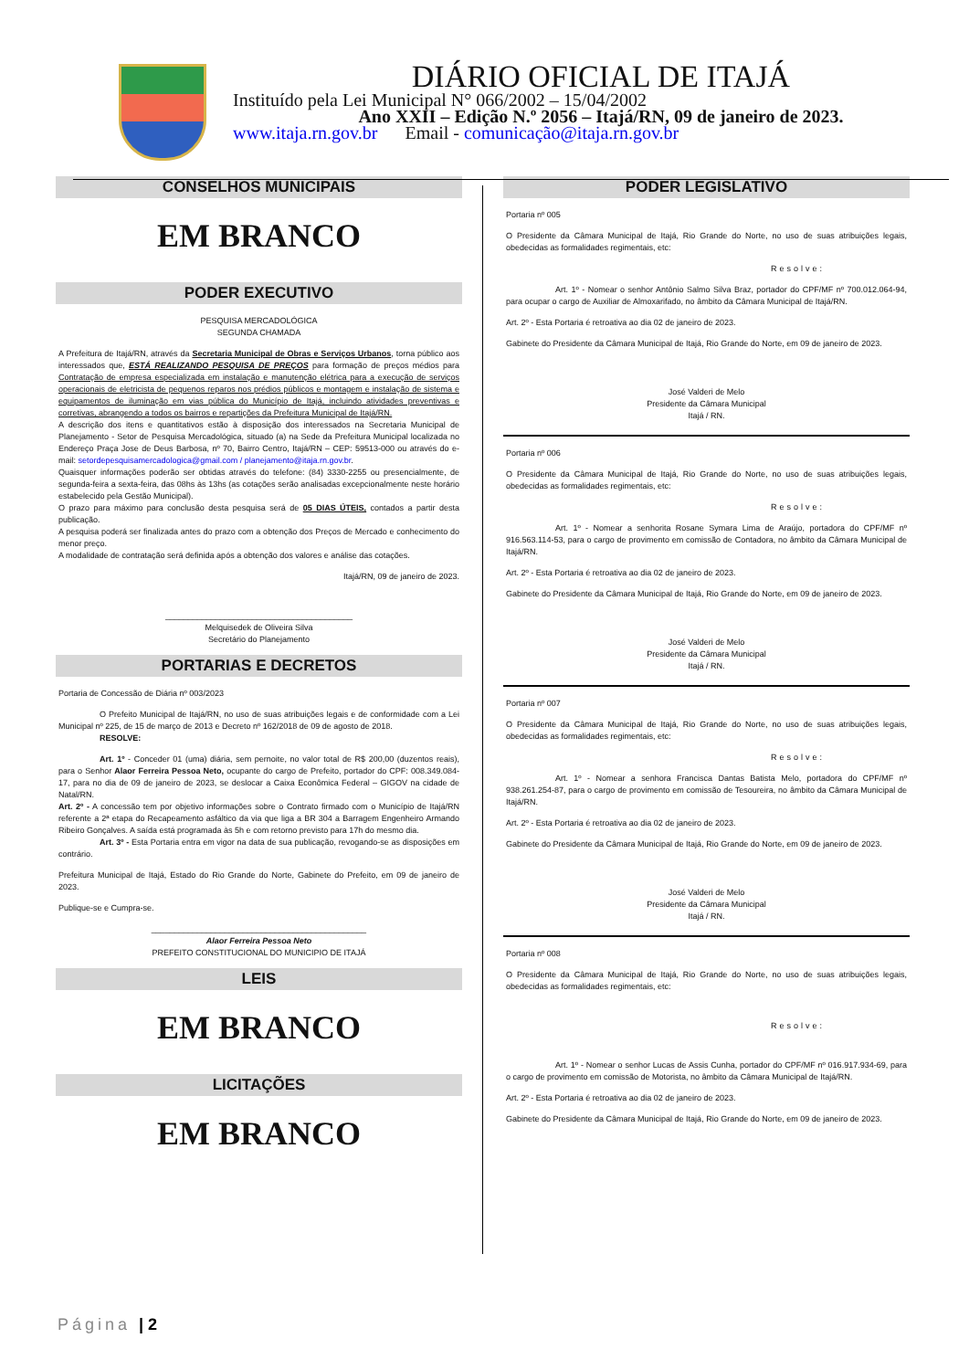DIÁRIO OFICIAL DE ITAJÁ
Instituído pela Lei Municipal N° 066/2002 – 15/04/2002
Ano XXII – Edição N.º 2056 – Itajá/RN, 09 de janeiro de 2023.
www.itaja.rn.gov.br Email - comunicação@itaja.rn.gov.br
CONSELHOS MUNICIPAIS
EM BRANCO
PODER EXECUTIVO
PESQUISA MERCADOLÓGICA
SEGUNDA CHAMADA
A Prefeitura de Itajá/RN, através da Secretaria Municipal de Obras e Serviços Urbanos, torna público aos interessados que, ESTÁ REALIZANDO PESQUISA DE PREÇOS para formação de preços médios para Contratação de empresa especializada em instalação e manutenção elétrica para a execução de serviços operacionais de eletricista de pequenos reparos nos prédios públicos e montagem e instalação de sistema e equipamentos de iluminação em vias pública do Município de Itajá, incluindo atividades preventivas e corretivas, abrangendo a todos os bairros e repartições da Prefeitura Municipal de Itajá/RN.
A descrição dos itens e quantitativos estão à disposição dos interessados na Secretaria Municipal de Planejamento - Setor de Pesquisa Mercadológica, situado (a) na Sede da Prefeitura Municipal localizada no Endereço Praça Jose de Deus Barbosa, nº 70, Bairro Centro, Itajá/RN – CEP: 59513-000 ou através do e-mail: setordepesquisamercadologica@gmail.com / planejamento@itaja.rn.gov.br.
Quaisquer informações poderão ser obtidas através do telefone: (84) 3330-2255 ou presencialmente, de segunda-feira a sexta-feira, das 08hs às 13hs (as cotações serão analisadas excepcionalmente neste horário estabelecido pela Gestão Municipal).
O prazo para máximo para conclusão desta pesquisa será de 05 DIAS ÚTEIS, contados a partir desta publicação.
A pesquisa poderá ser finalizada antes do prazo com a obtenção dos Preços de Mercado e conhecimento do menor preço.
A modalidade de contratação será definida após a obtenção dos valores e análise das cotações.
Itajá/RN, 09 de janeiro de 2023.
_________________________________________
Melquisedek de Oliveira Silva
Secretário do Planejamento
PORTARIAS E DECRETOS
Portaria de Concessão de Diária nº 003/2023
     O Prefeito Municipal de Itajá/RN, no uso de suas atribuições legais e de conformidade com a Lei Municipal nº 225, de 15 de março de 2013 e Decreto nº 162/2018 de 09 de agosto de 2018.
     RESOLVE:
     Art. 1º - Conceder 01 (uma) diária, sem pernoite, no valor total de R$ 200,00 (duzentos reais), para o Senhor Alaor Ferreira Pessoa Neto, ocupante do cargo de Prefeito, portador do CPF: 008.349.084-17, para no dia de 09 de janeiro de 2023, se deslocar a Caixa Econômica Federal – GIGOV na cidade de Natal/RN.
Art. 2º - A concessão tem por objetivo informações sobre o Contrato firmado com o Município de Itajá/RN referente a 2ª etapa do Recapeamento asfáltico da via que liga a BR 304 a Barragem Engenheiro Armando Ribeiro Gonçalves. A saída está programada às 5h e com retorno previsto para 17h do mesmo dia.
     Art. 3º - Esta Portaria entra em vigor na data de sua publicação, revogando-se as disposições em contrário.
Prefeitura Municipal de Itajá, Estado do Rio Grande do Norte, Gabinete do Prefeito, em 09 de janeiro de 2023.
Publique-se e Cumpra-se.
_______________________________________________
Alaor Ferreira Pessoa Neto
PREFEITO CONSTITUCIONAL DO MUNICIPIO DE ITAJÁ
LEIS
EM BRANCO
LICITAÇÕES
EM BRANCO
PODER LEGISLATIVO
Portaria nº 005
O Presidente da Câmara Municipal de Itajá, Rio Grande do Norte, no uso de suas atribuições legais, obedecidas as formalidades regimentais, etc:
Resolve:
      Art. 1º - Nomear o senhor Antônio Salmo Silva Braz, portador do CPF/MF nº 700.012.064-94, para ocupar o cargo de Auxiliar de Almoxarifado, no âmbito da Câmara Municipal de Itajá/RN.
Art. 2º - Esta Portaria é retroativa ao dia 02 de janeiro de 2023.
Gabinete do Presidente da Câmara Municipal de Itajá, Rio Grande do Norte, em 09 de janeiro de 2023.
José Valderi de Melo
Presidente da Câmara Municipal
Itajá / RN.
Portaria nº 006
O Presidente da Câmara Municipal de Itajá, Rio Grande do Norte, no uso de suas atribuições legais, obedecidas as formalidades regimentais, etc:
Resolve:
      Art. 1º - Nomear a senhorita Rosane Symara Lima de Araújo, portadora do CPF/MF nº 916.563.114-53, para o cargo de provimento em comissão de Contadora, no âmbito da Câmara Municipal de Itajá/RN.
Art. 2º - Esta Portaria é retroativa ao dia 02 de janeiro de 2023.
Gabinete do Presidente da Câmara Municipal de Itajá, Rio Grande do Norte, em 09 de janeiro de 2023.
José Valderi de Melo
Presidente da Câmara Municipal
Itajá / RN.
Portaria nº 007
O Presidente da Câmara Municipal de Itajá, Rio Grande do Norte, no uso de suas atribuições legais, obedecidas as formalidades regimentais, etc:
Resolve:
      Art. 1º - Nomear a senhora Francisca Dantas Batista Melo, portadora do CPF/MF nº 938.261.254-87, para o cargo de provimento em comissão de Tesoureira, no âmbito da Câmara Municipal de Itajá/RN.
Art. 2º - Esta Portaria é retroativa ao dia 02 de janeiro de 2023.
Gabinete do Presidente da Câmara Municipal de Itajá, Rio Grande do Norte, em 09 de janeiro de 2023.
José Valderi de Melo
Presidente da Câmara Municipal
Itajá / RN.
Portaria nº 008
O Presidente da Câmara Municipal de Itajá, Rio Grande do Norte, no uso de suas atribuições legais, obedecidas as formalidades regimentais, etc:
Resolve:
      Art. 1º - Nomear o senhor Lucas de Assis Cunha, portador do CPF/MF nº 016.917.934-69, para o cargo de provimento em comissão de Motorista, no âmbito da Câmara Municipal de Itajá/RN.
Art. 2º - Esta Portaria é retroativa ao dia 02 de janeiro de 2023.
Gabinete do Presidente da Câmara Municipal de Itajá, Rio Grande do Norte, em 09 de janeiro de 2023.
Página | 2